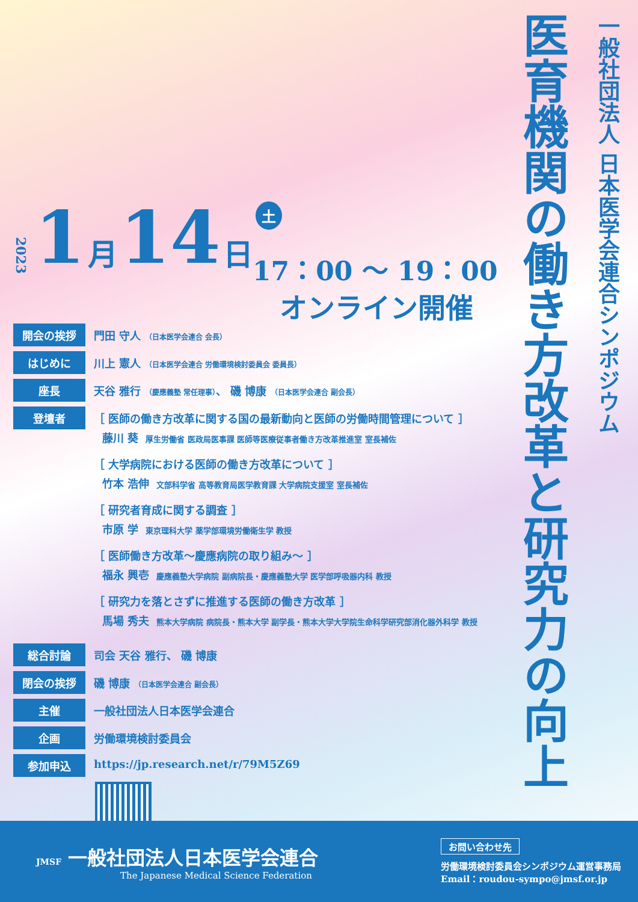医育機関の働き方改革と研究力の向上
一般社団法人 日本医学会連合シンポジウム
2023 1 月 14 日 土
17：00 ～ 19：00
オンライン開催
開会の挨拶 門田 守人 （日本医学会連合 会長）
はじめに 川上 憲人 （日本医学会連合 労働環境検討委員会 委員長）
座長 天谷 雅行 （慶應義塾 常任理事）、 磯 博康 （日本医学会連合 副会長）
登壇者 ［ 医師の働き方改革に関する国の最新動向と医師の労働時間管理について ］
藤川 葵 厚生労働省 医政局医事課 医師等医療従事者働き方改革推進室 室長補佐
［ 大学病院における医師の働き方改革について ］
竹本 浩伸 文部科学省 高等教育局医学教育課 大学病院支援室 室長補佐
［ 研究者育成に関する調査 ］
市原 学 東京理科大学 薬学部環境労働衛生学 教授
［ 医師働き方改革～慶應病院の取り組み～ ］
福永 興壱 慶應義塾大学病院 副病院長・慶應義塾大学 医学部呼吸器内科 教授
［ 研究力を落とさずに推進する医師の働き方改革 ］
馬場 秀夫 熊本大学病院 病院長・熊本大学 副学長・熊本大学大学院生命科学研究部消化器外科学 教授
総合討論 司会 天谷 雅行、 磯 博康
閉会の挨拶 磯 博康 （日本医学会連合 副会長）
主催 一般社団法人日本医学会連合
企画 労働環境検討委員会
参加申込 https://jp.research.net/r/79M5Z69
JMSF 一般社団法人日本医学会連合
The Japanese Medical Science Federation
お問い合わせ先
労働環境検討委員会シンポジウム運営事務局
Email：roudou-sympo@jmsf.or.jp